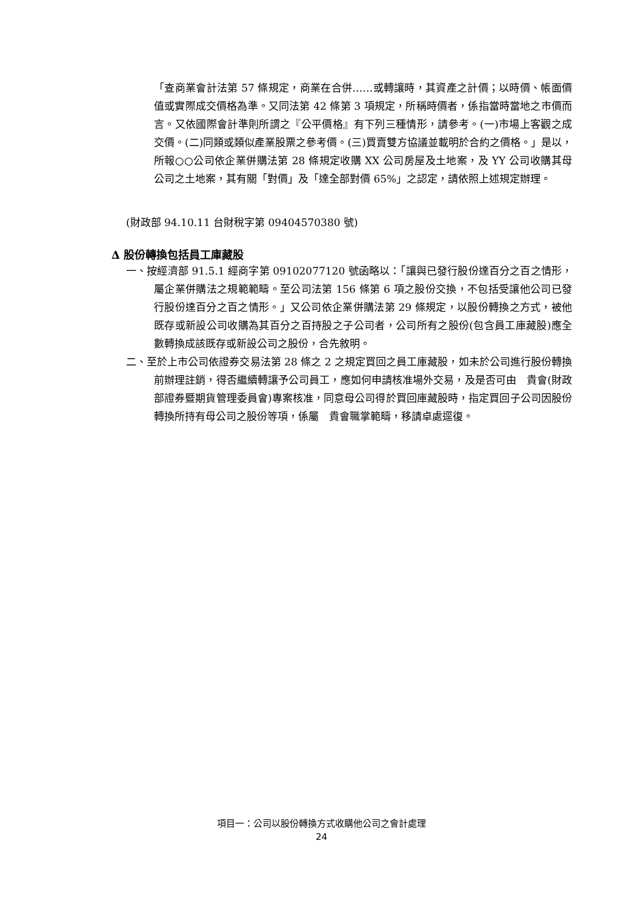「查商業會計法第 57 條規定，商業在合併……或轉讓時，其資產之計價；以時價、帳面價值或實際成交價格為準。又同法第 42 條第 3 項規定，所稱時價者，係指當時當地之市價而言。又依國際會計準則所謂之『公平價格』有下列三種情形，請參考。(一)市場上客觀之成交價。(二)同類或類似產業股票之參考價。(三)買賣雙方協議並載明於合約之價格。」是以，所報○○公司依企業併購法第 28 條規定收購 XX 公司房屋及土地案，及 YY 公司收購其母公司之土地案，其有關「對價」及「達全部對價 65%」之認定，請依照上述規定辦理。
(財政部 94.10.11 台財稅字第 09404570380 號)
∆ 股份轉換包括員工庫藏股
一、按經濟部 91.5.1 經商字第 09102077120 號函略以：「讓與已發行股份達百分之百之情形，屬企業併購法之規範範疇。至公司法第 156 條第 6 項之股份交換，不包括受讓他公司已發行股份達百分之百之情形。」又公司依企業併購法第 29 條規定，以股份轉換之方式，被他既存或新設公司收購為其百分之百持股之子公司者，公司所有之股份(包含員工庫藏股)應全數轉換成該既存或新設公司之股份，合先敘明。
二、至於上市公司依證券交易法第 28 條之 2 之規定買回之員工庫藏股，如未於公司進行股份轉換前辦理註銷，得否繼續轉讓予公司員工，應如何申請核准場外交易，及是否可由　貴會(財政部證券暨期貨管理委員會)專案核准，同意母公司得於買回庫藏股時，指定買回子公司因股份轉換所持有母公司之股份等項，係屬　貴會職掌範疇，移請卓處逕復。
項目一：公司以股份轉換方式收購他公司之會計處理
24